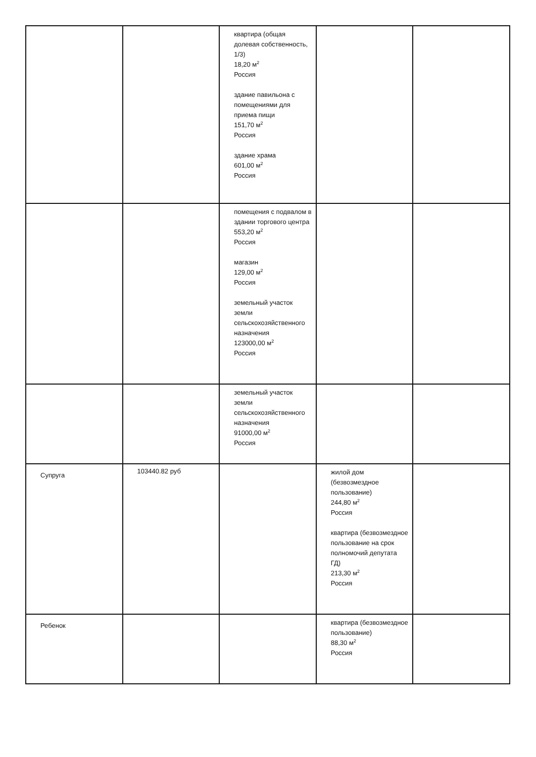| | | квартира (общая долевая собственность, 1/3) 18,20 м<sup>2</sup> Россия здание павильона с помещениями для приема пищи 151,70 м<sup>2</sup> Россия здание храма 601,00 м<sup>2</sup> Россия | | |
| | | помещения с подвалом в здании торгового центра 553,20 м<sup>2</sup> Россия магазин 129,00 м<sup>2</sup> Россия земельный участок земли сельскохозяйственного назначения 123000,00 м<sup>2</sup> Россия | | |
| | | земельный участок земли сельскохозяйственного назначения 91000,00 м<sup>2</sup> Россия | | |
| Супруга | 103440.82 руб | | жилой дом (безвозмездное пользование) 244,80 м<sup>2</sup> Россия квартира (безвозмездное пользование на срок полномочий депутата ГД) 213,30 м<sup>2</sup> Россия | |
| Ребенок | | | квартира (безвозмездное пользование) 88,30 м<sup>2</sup> Россия | |